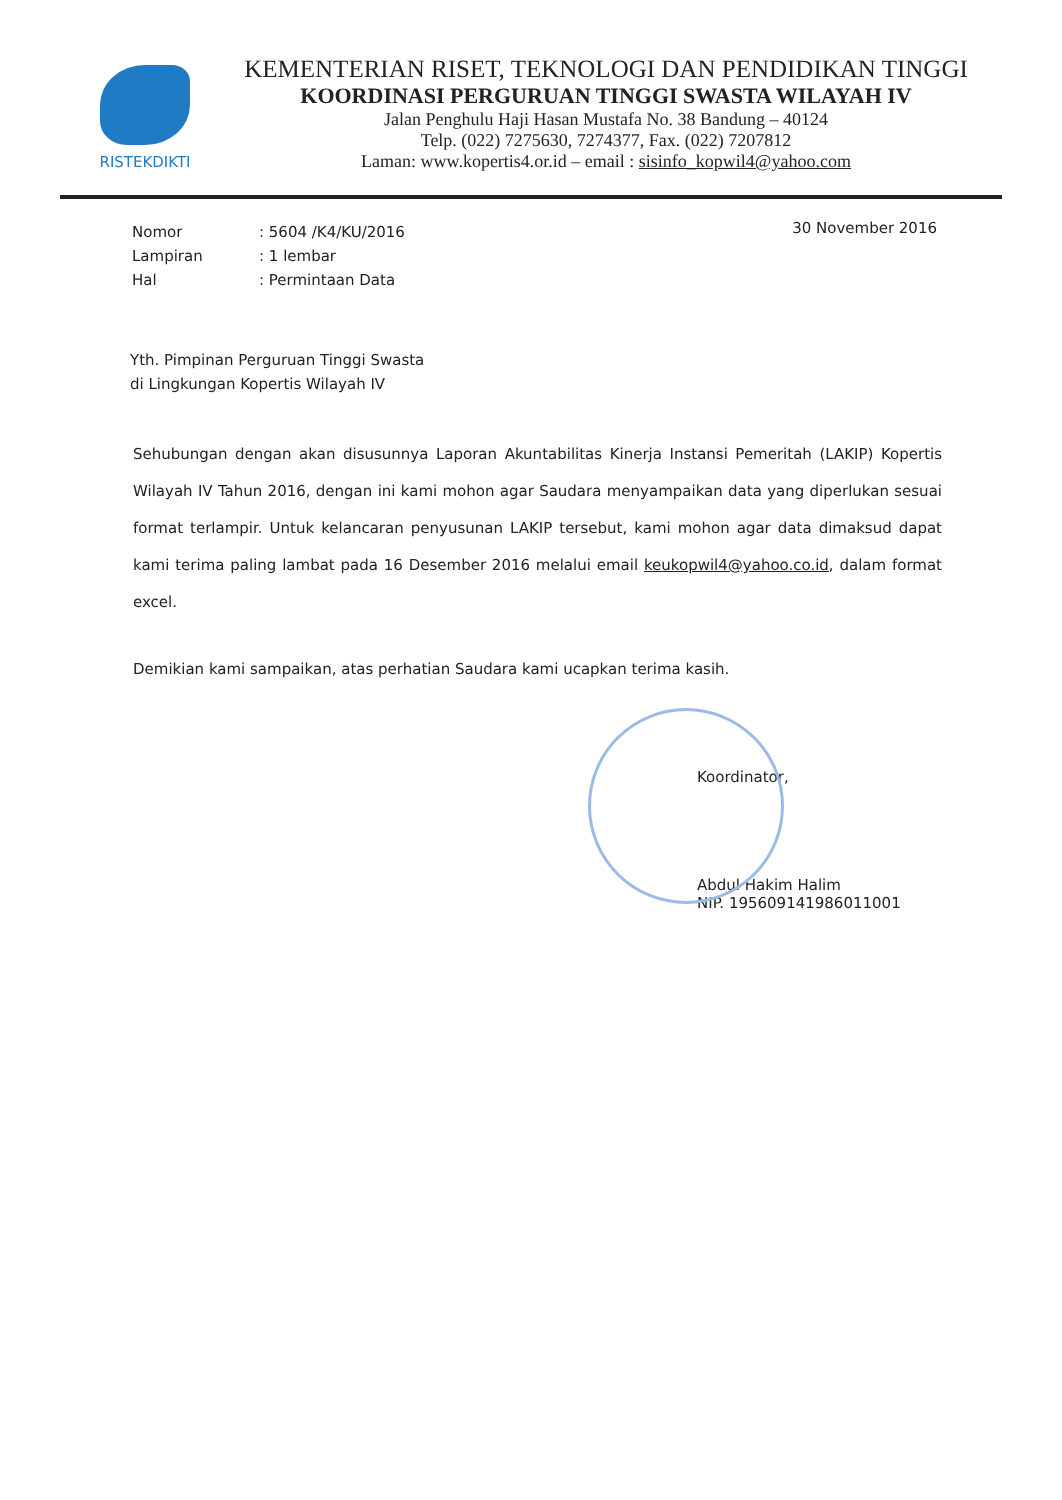RISTEKDIKTI
KEMENTERIAN RISET, TEKNOLOGI DAN PENDIDIKAN TINGGI
KOORDINASI PERGURUAN TINGGI SWASTA WILAYAH IV
Jalan Penghulu Haji Hasan Mustafa No. 38 Bandung – 40124
Telp. (022) 7275630, 7274377, Fax. (022) 7207812
Laman: www.kopertis4.or.id – email : sisinfo_kopwil4@yahoo.com
| Nomor | : 5604 /K4/KU/2016 |
| Lampiran | : 1 lembar |
| Hal | : Permintaan Data |
30 November 2016
Yth. Pimpinan Perguruan Tinggi Swasta
di Lingkungan Kopertis Wilayah IV
Sehubungan dengan akan disusunnya Laporan Akuntabilitas Kinerja Instansi Pemeritah (LAKIP) Kopertis Wilayah IV Tahun 2016, dengan ini kami mohon agar Saudara menyampaikan data yang diperlukan sesuai format terlampir. Untuk kelancaran penyusunan LAKIP tersebut, kami mohon agar data dimaksud dapat kami terima paling lambat pada 16 Desember 2016 melalui email keukopwil4@yahoo.co.id, dalam format excel.
Demikian kami sampaikan, atas perhatian Saudara kami ucapkan terima kasih.
Koordinator,
Abdul Hakim Halim
NIP. 195609141986011001